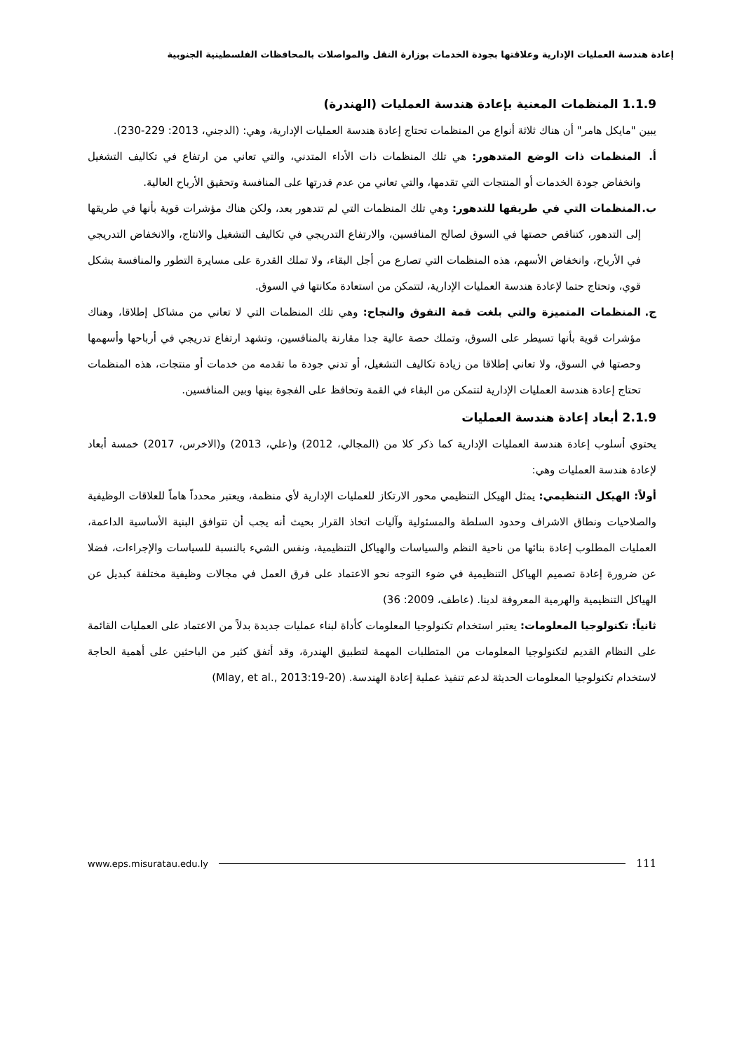إعادة هندسة العمليات الإدارية وعلاقتها بجودة الخدمات بوزارة النقل والمواصلات بالمحافظات الفلسطينية الجنوبية
1.1.9 المنظمات المعنية بإعادة هندسة العمليات (الهندرة)
يبين "مايكل هامر" أن هناك ثلاثة أنواع من المنظمات تحتاج إعادة هندسة العمليات الإدارية، وهي: (الدجني، 2013: 229-230).
أ. المنظمات ذات الوضع المتدهور: هي تلك المنظمات ذات الأداء المتدني، والتي تعاني من ارتفاع في تكاليف التشغيل وانخفاض جودة الخدمات أو المنتجات التي تقدمها، والتي تعاني من عدم قدرتها على المنافسة وتحقيق الأرباح العالية.
ب. المنظمات التي في طريقها للتدهور: وهي تلك المنظمات التي لم تتدهور بعد، ولكن هناك مؤشرات قوية بأنها في طريقها إلى التدهور، كتناقص حصتها في السوق لصالح المنافسين، والارتفاع التدريجي في تكاليف التشغيل والانتاج، والانخفاض التدريجي في الأرباح، وانخفاض الأسهم، هذه المنظمات التي تصارع من أجل البقاء، ولا تملك القدرة على مسايرة التطور والمنافسة بشكل قوي، وتحتاج حتما لإعادة هندسة العمليات الإدارية، لتتمكن من استعادة مكانتها في السوق.
ج. المنظمات المتميزة والتي بلغت قمة التفوق والنجاح: وهي تلك المنظمات التي لا تعاني من مشاكل إطلاقا، وهناك مؤشرات قوية بأنها تسيطر على السوق، وتملك حصة عالية جدا مقارنة بالمنافسين، وتشهد ارتفاع تدريجي في أرباحها وأسهمها وحصتها في السوق، ولا تعاني إطلاقا من زيادة تكاليف التشغيل، أو تدني جودة ما تقدمه من خدمات أو منتجات، هذه المنظمات تحتاج إعادة هندسة العمليات الإدارية لتتمكن من البقاء في القمة وتحافظ على الفجوة بينها وبين المنافسين.
2.1.9 أبعاد إعادة هندسة العمليات
يحتوي أسلوب إعادة هندسة العمليات الإدارية كما ذكر كلا من (المجالي، 2012) و(علي، 2013) و(الاخرس، 2017) خمسة أبعاد لإعادة هندسة العمليات وهي:
أولاً: الهيكل التنظيمي: يمثل الهيكل التنظيمي محور الارتكاز للعمليات الإدارية لأي منظمة، ويعتبر محدداً هاماً للعلاقات الوظيفية والصلاحيات ونطاق الاشراف وحدود السلطة والمسئولية وآليات اتخاذ القرار بحيث أنه يجب أن تتوافق البنية الأساسية الداعمة، العمليات المطلوب إعادة بنائها من ناحية النظم والسياسات والهياكل التنظيمية، ونفس الشيء بالنسبة للسياسات والإجراءات، فضلا عن ضرورة إعادة تصميم الهياكل التنظيمية في ضوء التوجه نحو الاعتماد على فرق العمل في مجالات وظيفية مختلفة كبديل عن الهياكل التنظيمية والهرمية المعروفة لدينا. (عاطف، 2009: 36)
ثانياً: تكنولوجيا المعلومات: يعتبر استخدام تكنولوجيا المعلومات كأداة لبناء عمليات جديدة بدلاً من الاعتماد على العمليات القائمة على النظام القديم لتكنولوجيا المعلومات من المتطلبات المهمة لتطبيق الهندرة، وقد أتفق كثير من الباحثين على أهمية الحاجة لاستخدام تكنولوجيا المعلومات الحديثة لدعم تنفيذ عملية إعادة الهندسة. (Mlay, et al., 2013:19-20)
www.eps.misuratau.edu.ly 111